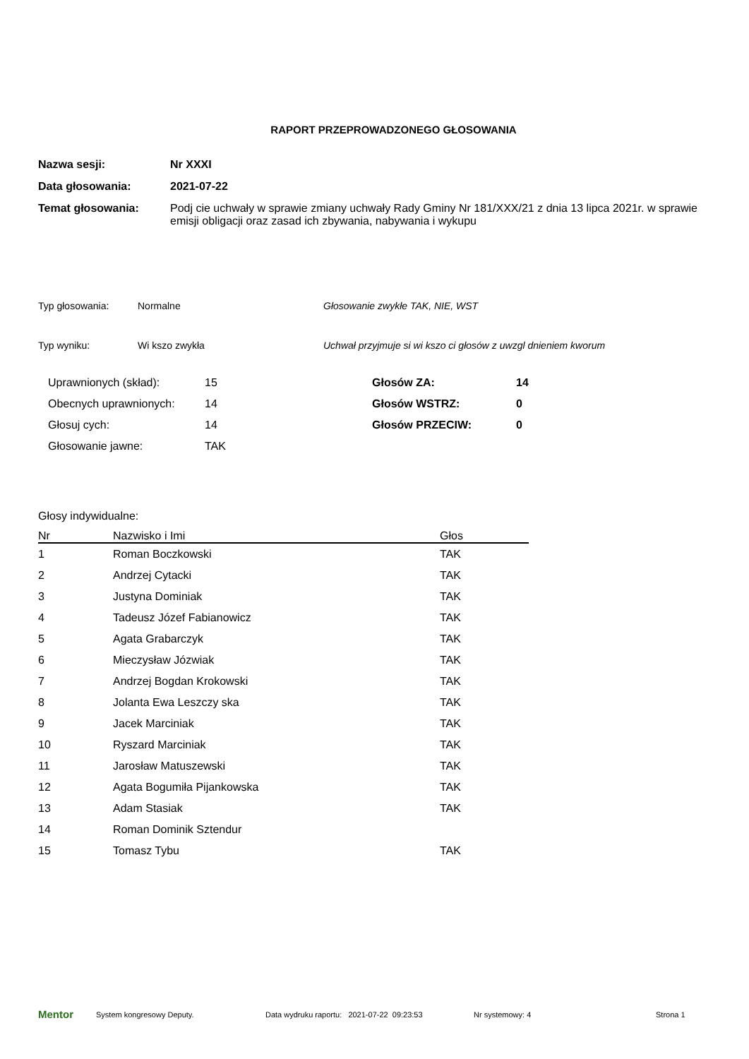RAPORT PRZEPROWADZONEGO GŁOSOWANIA
Nazwa sesji: Nr XXXI
Data głosowania: 2021-07-22
Temat głosowania: Podj cie uchwały w sprawie zmiany uchwały Rady Gminy Nr 181/XXX/21 z dnia 13 lipca 2021r. w sprawie emisji obligacji oraz zasad ich zbywania, nabywania i wykupu
Typ głosowania: Normalne Głosowanie zwykłe TAK, NIE, WST
Typ wyniku: Wi kszo zwykła Uchwał przyjmuje si wi kszo ci głosów z uwzgl dnieniem kworum
| Uprawnionych (skład): | 15 | Głosów ZA: | 14 |
| Obecnych uprawnionych: | 14 | Głosów WSTRZ: | 0 |
| Głosuj cych: | 14 | Głosów PRZECIW: | 0 |
| Głosowanie jawne: | TAK | | |
Głosy indywidualne:
| Nr | Nazwisko i Imi | Głos |
| --- | --- | --- |
| 1 | Roman Boczkowski | TAK |
| 2 | Andrzej Cytacki | TAK |
| 3 | Justyna Dominiak | TAK |
| 4 | Tadeusz Józef Fabianowicz | TAK |
| 5 | Agata Grabarczyk | TAK |
| 6 | Mieczysław Józwiak | TAK |
| 7 | Andrzej Bogdan Krokowski | TAK |
| 8 | Jolanta Ewa Leszczy ska | TAK |
| 9 | Jacek Marciniak | TAK |
| 10 | Ryszard Marciniak | TAK |
| 11 | Jarosław Matuszewski | TAK |
| 12 | Agata Bogumiła Pijankowska | TAK |
| 13 | Adam Stasiak | TAK |
| 14 | Roman Dominik Sztendur | |
| 15 | Tomasz Tybu | TAK |
Mentor System kongresowy Deputy. Data wydruku raportu: 2021-07-22 09:23:53 Nr systemowy: 4 Strona 1